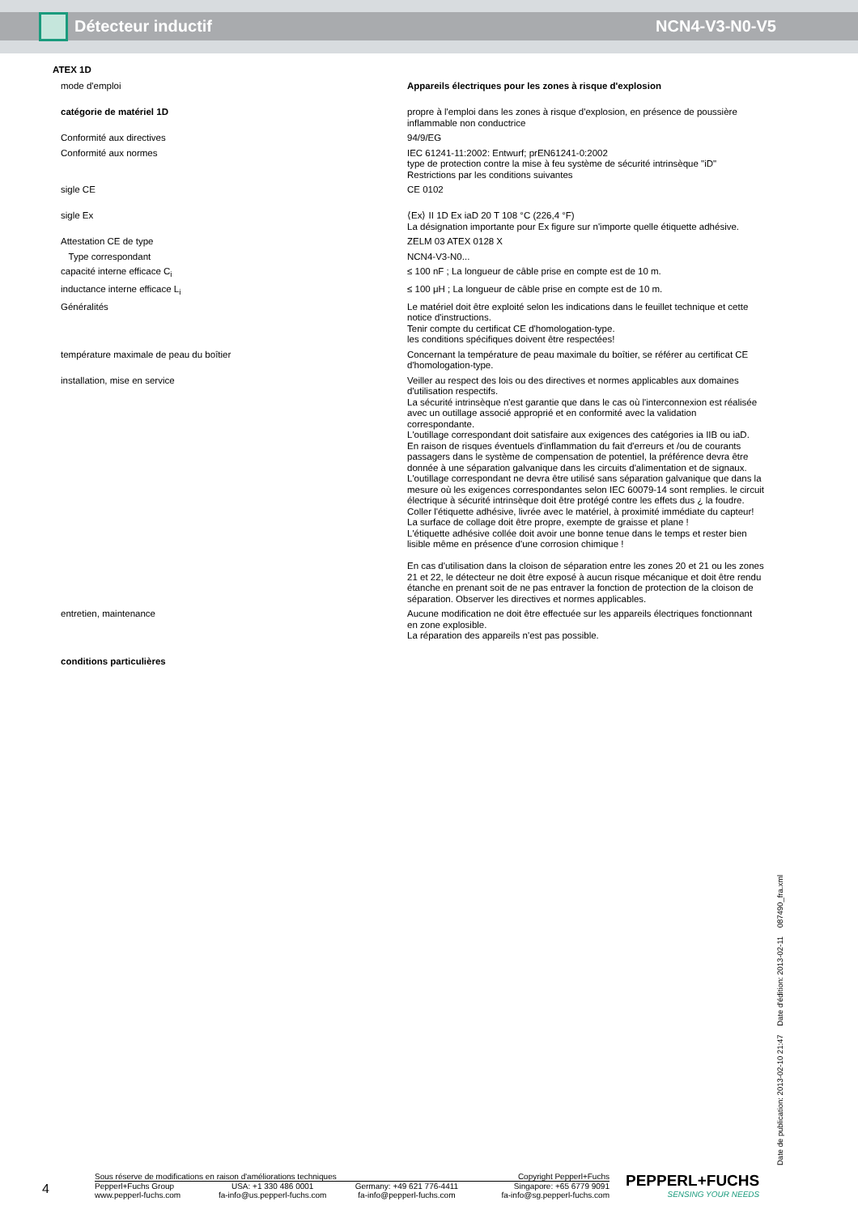Détecteur inductif NCN4-V3-N0-V5
ATEX 1D
| mode d'emploi | Appareils électriques pour les zones à risque d'explosion |
| catégorie de matériel 1D | propre à l'emploi dans les zones à risque d'explosion, en présence de poussière inflammable non conductrice |
| Conformité aux directives | 94/9/EG |
| Conformité aux normes | IEC 61241-11:2002: Entwurf; prEN61241-0:2002 type de protection contre la mise à feu système de sécurité intrinsèque "iD" Restrictions par les conditions suivantes |
| sigle CE | CE 0102 |
| sigle Ex | ⟨Ex⟩ II 1D Ex iaD 20 T 108 °C (226,4 °F) La désignation importante pour Ex figure sur n'importe quelle étiquette adhésive. |
| Attestation CE de type | ZELM 03 ATEX 0128 X |
| Type correspondant | NCN4-V3-N0... |
| capacité interne efficace C<sub>i</sub> | ≤ 100 nF ; La longueur de câble prise en compte est de 10 m. |
| inductance interne efficace L<sub>i</sub> | ≤ 100 μH ; La longueur de câble prise en compte est de 10 m. |
| Généralités | Le matériel doit être exploité selon les indications dans le feuillet technique et cette notice d'instructions. Tenir compte du certificat CE d'homologation-type. les conditions spécifiques doivent être respectées! |
| température maximale de peau du boîtier | Concernant la température de peau maximale du boîtier, se référer au certificat CE d'homologation-type. |
| installation, mise en service | Veiller au respect des lois ou des directives et normes applicables aux domaines d'utilisation respectifs. La sécurité intrinsèque n'est garantie que dans le cas où l'interconnexion est réalisée avec un outillage associé approprié et en conformité avec la validation correspondante. L'outillage correspondant doit satisfaire aux exigences des catégories ia IIB ou iaD. En raison de risques éventuels d'inflammation du fait d'erreurs et /ou de courants passagers dans le système de compensation de potentiel, la préférence devra être donnée à une séparation galvanique dans les circuits d'alimentation et de signaux. L'outillage correspondant ne devra être utilisé sans séparation galvanique que dans la mesure où les exigences correspondantes selon IEC 60079-14 sont remplies. le circuit électrique à sécurité intrinsèque doit être protégé contre les effets dus ¿ la foudre. Coller l'étiquette adhésive, livrée avec le matériel, à proximité immédiate du capteur! La surface de collage doit être propre, exempte de graisse et plane ! L'étiquette adhésive collée doit avoir une bonne tenue dans le temps et rester bien lisible même en présence d'une corrosion chimique ! En cas d'utilisation dans la cloison de séparation entre les zones 20 et 21 ou les zones 21 et 22, le détecteur ne doit être exposé à aucun risque mécanique et doit être rendu étanche en prenant soit de ne pas entraver la fonction de protection de la cloison de séparation. Observer les directives et normes applicables. |
| entretien, maintenance | Aucune modification ne doit être effectuée sur les appareils électriques fonctionnant en zone explosible. La réparation des appareils n'est pas possible. |
| conditions particulières | |
Date de publication: 2013-02-10 21:47 Date d'édition: 2013-02-11 087490_fra.xml
4
Sous réserve de modifications en raison d'améliorations techniques Copyright Pepperl+Fuchs
| Pepperl+Fuchs Group www.pepperl-fuchs.com | USA: +1 330 486 0001 fa-info@us.pepperl-fuchs.com | Germany: +49 621 776-4411 fa-info@pepperl-fuchs.com | Singapore: +65 6779 9091 fa-info@sg.pepperl-fuchs.com |
PEPPERL+FUCHS
SENSING YOUR NEEDS